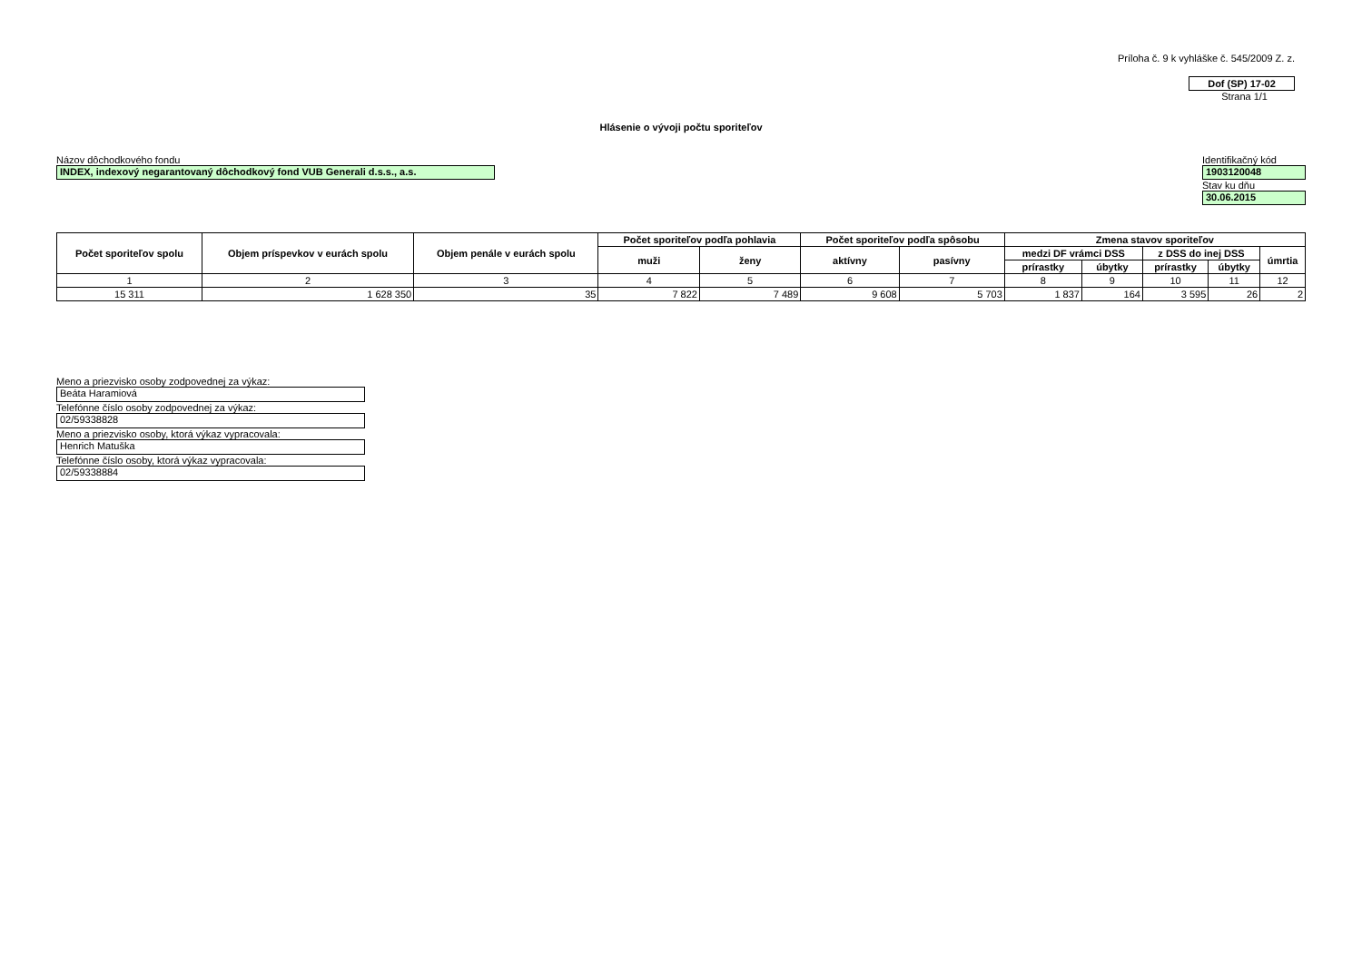Príloha č. 9 k vyhláške č. 545/2009 Z. z.
Dof (SP) 17-02
Strana 1/1
Hlásenie o vývoji počtu sporiteľov
Názov dôchodkového fondu
INDEX, indexový negarantovaný dôchodkový fond VUB Generali d.s.s., a.s.
Identifikačný kód
1903120048
Stav ku dňu
30.06.2015
| Počet sporiteľov spolu | Objem príspevkov v eurách spolu | Objem penále v eurách spolu | Počet sporiteľov podľa pohlavia | | Počet sporiteľov podľa spôsobu | | Zmena stavov sporiteľov | | | | |
| --- | --- | --- | --- | --- | --- | --- | --- | --- | --- | --- | --- |
| | | | muži | ženy | aktívny | pasívny | medzi DF vrámci DSS | | z DSS do inej DSS | | úmrtia |
| | | | | | | | prírastky | úbytky | prírastky | úbytky | |
| 1 | 2 | 3 | 4 | 5 | 6 | 7 | 8 | 9 | 10 | 11 | 12 |
| 15 311 | 1 628 350 | 35 | 7 822 | 7 489 | 9 608 | 5 703 | 1 837 | 164 | 3 595 | 26 | 2 |
Meno a priezvisko osoby zodpovednej za výkaz:
Beáta Haramiová
Telefónne číslo osoby zodpovednej za výkaz:
02/59338828
Meno a priezvisko osoby, ktorá výkaz vypracovala:
Henrich Matuška
Telefónne číslo osoby, ktorá výkaz vypracovala:
02/59338884